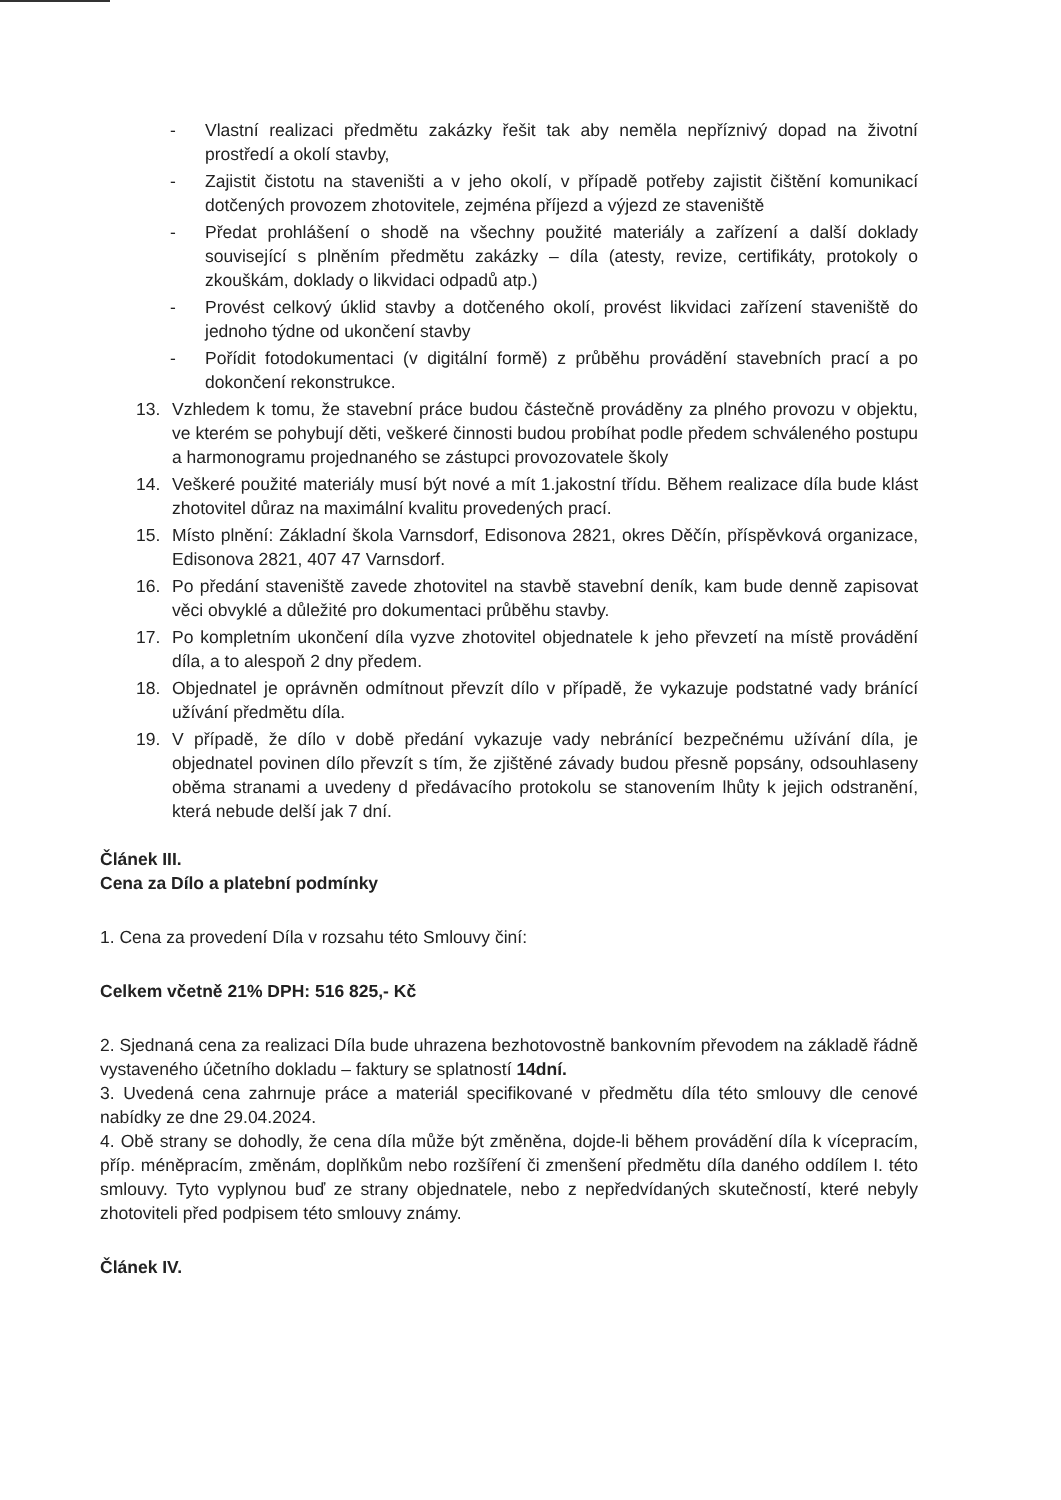- Vlastní realizaci předmětu zakázky řešit tak aby neměla nepříznivý dopad na životní prostředí a okolí stavby,
- Zajistit čistotu na staveništi a v jeho okolí, v případě potřeby zajistit čištění komunikací dotčených provozem zhotovitele, zejména příjezd a výjezd ze staveniště
- Předat prohlášení o shodě na všechny použité materiály a zařízení a další doklady související s plněním předmětu zakázky – díla (atesty, revize, certifikáty, protokoly o zkouškám, doklady o likvidaci odpadů atp.)
- Provést celkový úklid stavby a dotčeného okolí, provést likvidaci zařízení staveniště do jednoho týdne od ukončení stavby
- Pořídit fotodokumentaci (v digitální formě) z průběhu provádění stavebních prací a po dokončení rekonstrukce.
13. Vzhledem k tomu, že stavební práce budou částečně prováděny za plného provozu v objektu, ve kterém se pohybují děti, veškeré činnosti budou probíhat podle předem schváleného postupu a harmonogramu projednaného se zástupci provozovatele školy
14. Veškeré použité materiály musí být nové a mít 1.jakostní třídu. Během realizace díla bude klást zhotovitel důraz na maximální kvalitu provedených prací.
15. Místo plnění: Základní škola Varnsdorf, Edisonova 2821, okres Děčín, příspěvková organizace, Edisonova 2821, 407 47 Varnsdorf.
16. Po předání staveniště zavede zhotovitel na stavbě stavební deník, kam bude denně zapisovat věci obvyklé a důležité pro dokumentaci průběhu stavby.
17. Po kompletním ukončení díla vyzve zhotovitel objednatele k jeho převzetí na místě provádění díla, a to alespoň 2 dny předem.
18. Objednatel je oprávněn odmítnout převzít dílo v případě, že vykazuje podstatné vady bránící užívání předmětu díla.
19. V případě, že dílo v době předání vykazuje vady nebránící bezpečnému užívání díla, je objednatel povinen dílo převzít s tím, že zjištěné závady budou přesně popsány, odsouhlaseny oběma stranami a uvedeny d předávacího protokolu se stanovením lhůty k jejich odstranění, která nebude delší jak 7 dní.
Článek III.
Cena za Dílo a platební podmínky
1. Cena za provedení Díla v rozsahu této Smlouvy činí:
Celkem včetně 21% DPH: 516 825,- Kč
2. Sjednaná cena za realizaci Díla bude uhrazena bezhotovostně bankovním převodem na základě řádně vystaveného účetního dokladu – faktury se splatností 14dní.
3. Uvedená cena zahrnuje práce a materiál specifikované v předmětu díla této smlouvy dle cenové nabídky ze dne 29.04.2024.
4. Obě strany se dohodly, že cena díla může být změněna, dojde-li během provádění díla k vícepracím, příp. méněpracím, změnám, doplňkům nebo rozšíření či zmenšení předmětu díla daného oddílem I. této smlouvy. Tyto vyplynou buď ze strany objednatele, nebo z nepředvídaných skutečností, které nebyly zhotoviteli před podpisem této smlouvy známy.
Článek IV.